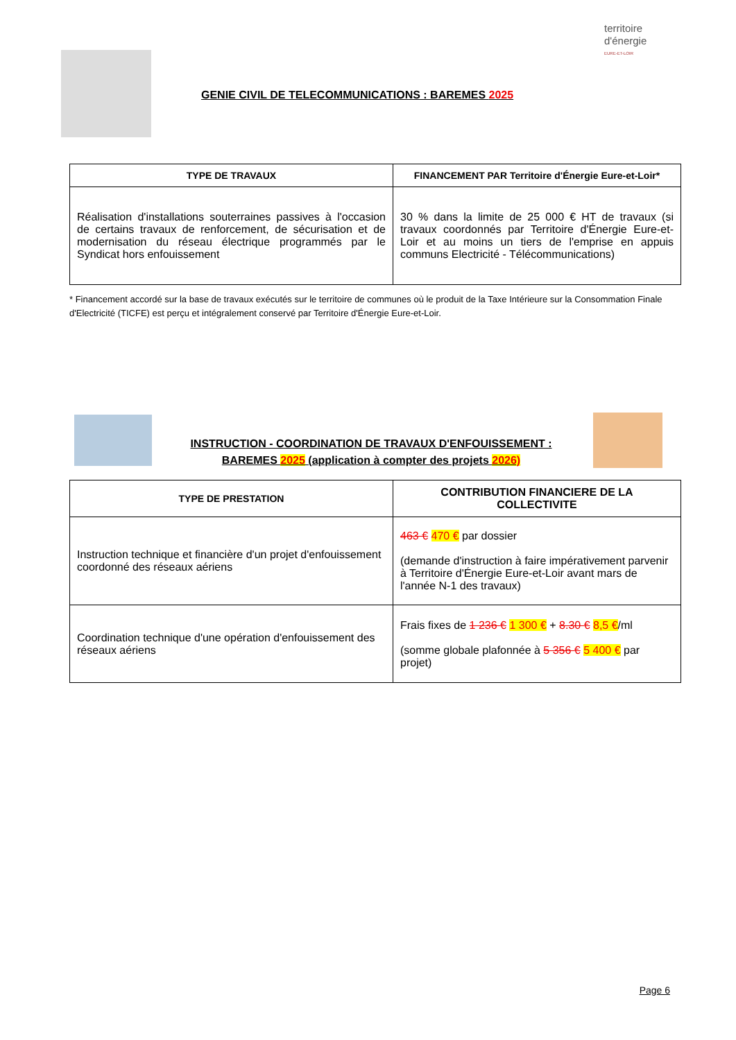territoire
d'énergie
EURE-ET-LOIR
GENIE CIVIL DE TELECOMMUNICATIONS : BAREMES 2025
| TYPE DE TRAVAUX | FINANCEMENT PAR Territoire d'Énergie Eure-et-Loir* |
| --- | --- |
| Réalisation d'installations souterraines passives à l'occasion de certains travaux de renforcement, de sécurisation et de modernisation du réseau électrique programmés par le Syndicat hors enfouissement | 30 % dans la limite de 25 000 € HT de travaux (si travaux coordonnés par Territoire d'Énergie Eure-et-Loir et au moins un tiers de l'emprise en appuis communs Electricité - Télécommunications) |
* Financement accordé sur la base de travaux exécutés sur le territoire de communes où le produit de la Taxe Intérieure sur la Consommation Finale d'Electricité (TICFE) est perçu et intégralement conservé par Territoire d'Énergie Eure-et-Loir.
INSTRUCTION - COORDINATION DE TRAVAUX D'ENFOUISSEMENT :
BAREMES 2025 (application à compter des projets 2026)
| TYPE DE PRESTATION | CONTRIBUTION FINANCIERE DE LA COLLECTIVITE |
| --- | --- |
| Instruction technique et financière d'un projet d'enfouissement coordonné des réseaux aériens | 463 € 470 € par dossier (demande d'instruction à faire impérativement parvenir à Territoire d'Énergie Eure-et-Loir avant mars de l'année N-1 des travaux) |
| Coordination technique d'une opération d'enfouissement des réseaux aériens | Frais fixes de 1 236 € 1 300 € + 8.30 € 8,5 € /ml (somme globale plafonnée à 5 356 € 5 400 € par projet) |
Page 6